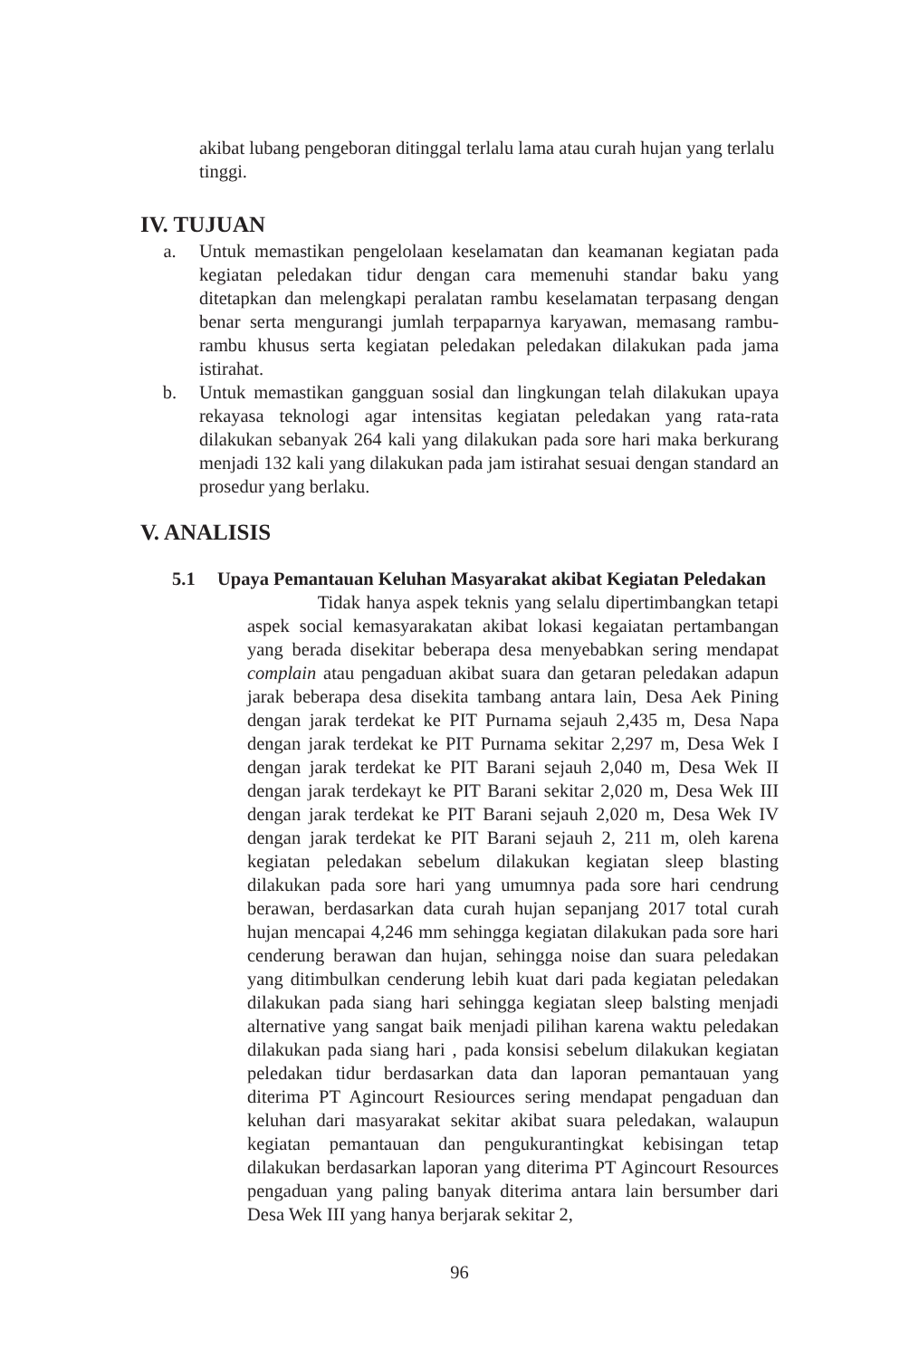akibat lubang pengeboran ditinggal terlalu lama atau curah hujan yang terlalu tinggi.
IV. TUJUAN
a. Untuk memastikan pengelolaan keselamatan dan keamanan kegiatan pada kegiatan peledakan tidur dengan cara memenuhi standar baku yang ditetapkan dan melengkapi peralatan rambu keselamatan terpasang dengan benar serta mengurangi jumlah terpaparnya karyawan, memasang rambu-rambu khusus serta kegiatan peledakan peledakan dilakukan pada jama istirahat.
b. Untuk memastikan gangguan sosial dan lingkungan telah dilakukan upaya rekayasa teknologi agar intensitas kegiatan peledakan yang rata-rata dilakukan sebanyak 264 kali yang dilakukan pada sore hari maka berkurang menjadi 132 kali yang dilakukan pada jam istirahat sesuai dengan standard an prosedur yang berlaku.
V. ANALISIS
5.1 Upaya Pemantauan Keluhan Masyarakat akibat Kegiatan Peledakan
Tidak hanya aspek teknis yang selalu dipertimbangkan tetapi aspek social kemasyarakatan akibat lokasi kegaiatan pertambangan yang berada disekitar beberapa desa menyebabkan sering mendapat complain atau pengaduan akibat suara dan getaran peledakan adapun jarak beberapa desa disekita tambang antara lain, Desa Aek Pining dengan jarak terdekat ke PIT Purnama sejauh 2,435 m, Desa Napa dengan jarak terdekat ke PIT Purnama sekitar 2,297 m, Desa Wek I dengan jarak terdekat ke PIT Barani sejauh 2,040 m, Desa Wek II dengan jarak terdekayt ke PIT Barani sekitar 2,020 m, Desa Wek III dengan jarak terdekat ke PIT Barani sejauh 2,020 m, Desa Wek IV dengan jarak terdekat ke PIT Barani sejauh 2, 211 m, oleh karena kegiatan peledakan sebelum dilakukan kegiatan sleep blasting dilakukan pada sore hari yang umumnya pada sore hari cendrung berawan, berdasarkan data curah hujan sepanjang 2017 total curah hujan mencapai 4,246 mm sehingga kegiatan dilakukan pada sore hari cenderung berawan dan hujan, sehingga noise dan suara peledakan yang ditimbulkan cenderung lebih kuat dari pada kegiatan peledakan dilakukan pada siang hari sehingga kegiatan sleep balsting menjadi alternative yang sangat baik menjadi pilihan karena waktu peledakan dilakukan pada siang hari , pada konsisi sebelum dilakukan kegiatan peledakan tidur berdasarkan data dan laporan pemantauan yang diterima PT Agincourt Resiources sering mendapat pengaduan dan keluhan dari masyarakat sekitar akibat suara peledakan, walaupun kegiatan pemantauan dan pengukurantingkat kebisingan tetap dilakukan berdasarkan laporan yang diterima PT Agincourt Resources pengaduan yang paling banyak diterima antara lain bersumber dari Desa Wek III yang hanya berjarak sekitar 2,
96